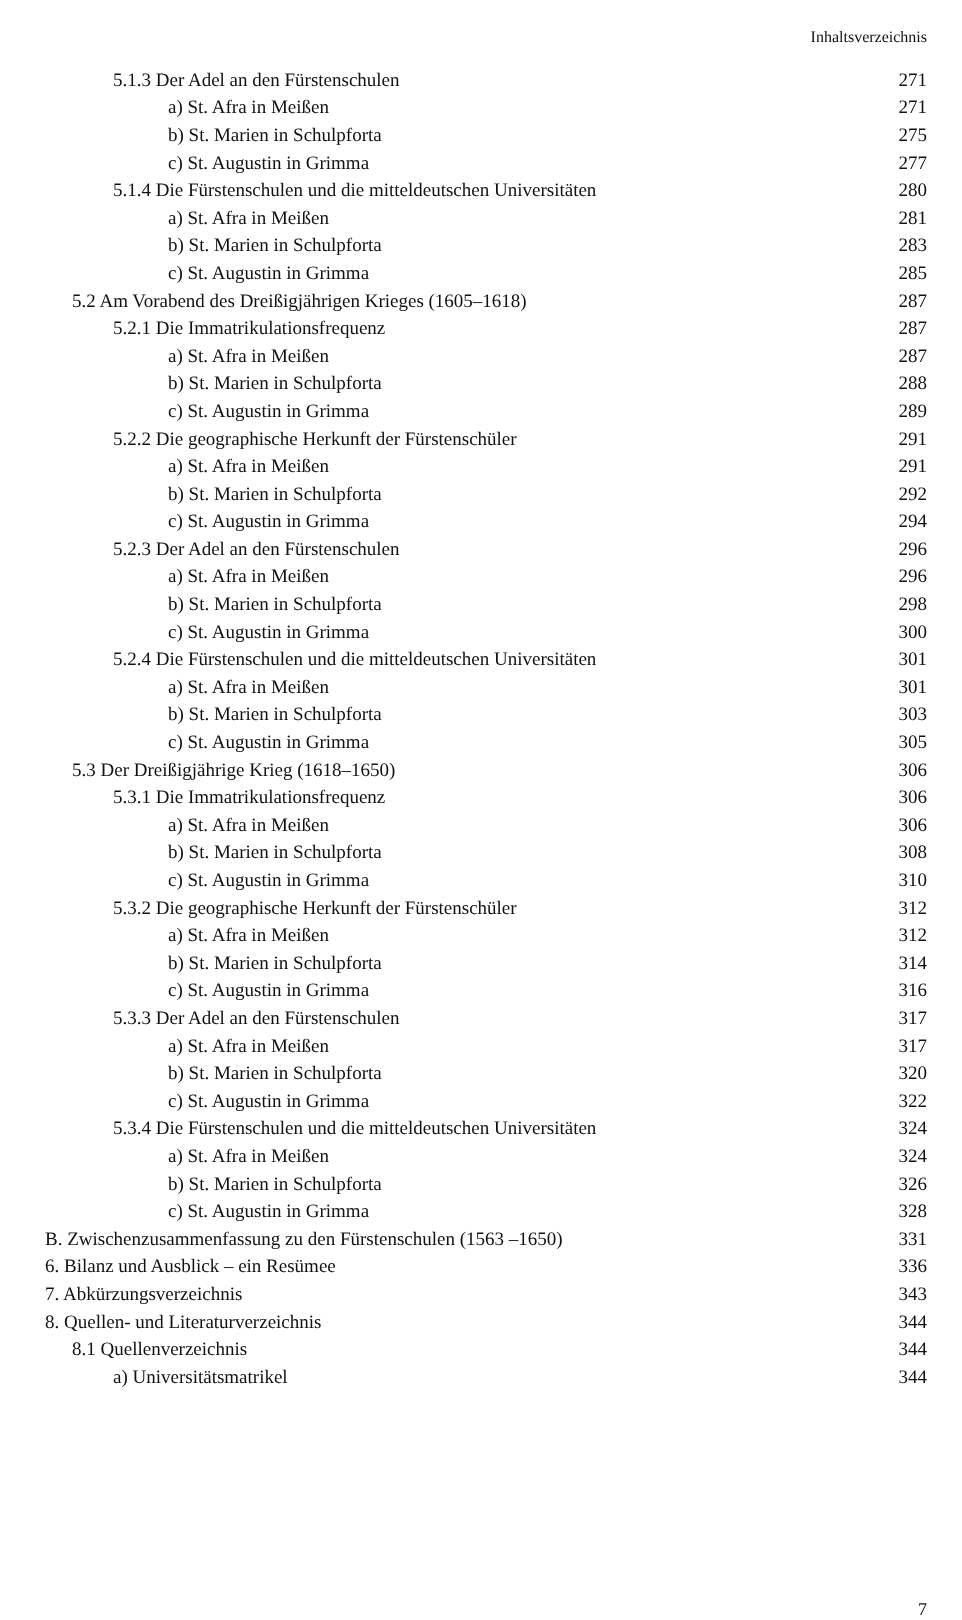Inhaltsverzeichnis
| 5.1.3 Der Adel an den Fürstenschulen | 271 |
| a) St. Afra in Meißen | 271 |
| b) St. Marien in Schulpforta | 275 |
| c) St. Augustin in Grimma | 277 |
| 5.1.4 Die Fürstenschulen und die mitteldeutschen Universitäten | 280 |
| a) St. Afra in Meißen | 281 |
| b) St. Marien in Schulpforta | 283 |
| c) St. Augustin in Grimma | 285 |
| 5.2 Am Vorabend des Dreißigjährigen Krieges (1605–1618) | 287 |
| 5.2.1 Die Immatrikulationsfrequenz | 287 |
| a) St. Afra in Meißen | 287 |
| b) St. Marien in Schulpforta | 288 |
| c) St. Augustin in Grimma | 289 |
| 5.2.2 Die geographische Herkunft der Fürstenschüler | 291 |
| a) St. Afra in Meißen | 291 |
| b) St. Marien in Schulpforta | 292 |
| c) St. Augustin in Grimma | 294 |
| 5.2.3 Der Adel an den Fürstenschulen | 296 |
| a) St. Afra in Meißen | 296 |
| b) St. Marien in Schulpforta | 298 |
| c) St. Augustin in Grimma | 300 |
| 5.2.4 Die Fürstenschulen und die mitteldeutschen Universitäten | 301 |
| a) St. Afra in Meißen | 301 |
| b) St. Marien in Schulpforta | 303 |
| c) St. Augustin in Grimma | 305 |
| 5.3 Der Dreißigjährige Krieg (1618–1650) | 306 |
| 5.3.1 Die Immatrikulationsfrequenz | 306 |
| a) St. Afra in Meißen | 306 |
| b) St. Marien in Schulpforta | 308 |
| c) St. Augustin in Grimma | 310 |
| 5.3.2 Die geographische Herkunft der Fürstenschüler | 312 |
| a) St. Afra in Meißen | 312 |
| b) St. Marien in Schulpforta | 314 |
| c) St. Augustin in Grimma | 316 |
| 5.3.3 Der Adel an den Fürstenschulen | 317 |
| a) St. Afra in Meißen | 317 |
| b) St. Marien in Schulpforta | 320 |
| c) St. Augustin in Grimma | 322 |
| 5.3.4 Die Fürstenschulen und die mitteldeutschen Universitäten | 324 |
| a) St. Afra in Meißen | 324 |
| b) St. Marien in Schulpforta | 326 |
| c) St. Augustin in Grimma | 328 |
| B. Zwischenzusammenfassung zu den Fürstenschulen (1563 –1650) | 331 |
| 6. Bilanz und Ausblick – ein Resümee | 336 |
| 7. Abkürzungsverzeichnis | 343 |
| 8. Quellen- und Literaturverzeichnis | 344 |
| 8.1 Quellenverzeichnis | 344 |
| a) Universitätsmatrikel | 344 |
7